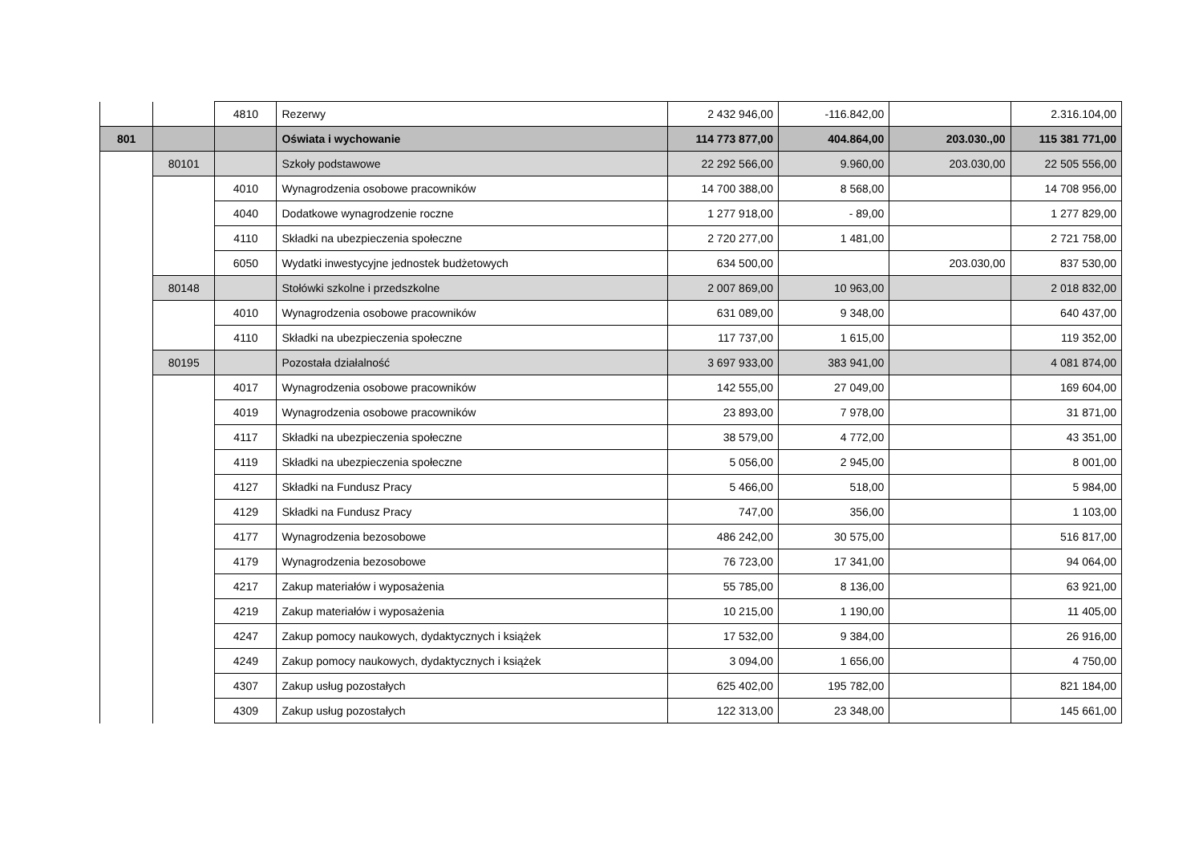| | | 4810 | Rezerwy | 2 432 946,00 | -116.842,00 | | 2.316.104,00 |
| 801 | | | Oświata i wychowanie | 114 773 877,00 | 404.864,00 | 203.030.,00 | 115 381 771,00 |
| | 80101 | | Szkoły podstawowe | 22 292 566,00 | 9.960,00 | 203.030,00 | 22 505 556,00 |
| | | 4010 | Wynagrodzenia osobowe pracowników | 14 700 388,00 | 8 568,00 | | 14 708 956,00 |
| | | 4040 | Dodatkowe wynagrodzenie roczne | 1 277 918,00 | - 89,00 | | 1 277 829,00 |
| | | 4110 | Składki na ubezpieczenia społeczne | 2 720 277,00 | 1 481,00 | | 2 721 758,00 |
| | | 6050 | Wydatki inwestycyjne jednostek budżetowych | 634 500,00 | | 203.030,00 | 837 530,00 |
| | 80148 | | Stołówki szkolne i przedszkolne | 2 007 869,00 | 10 963,00 | | 2 018 832,00 |
| | | 4010 | Wynagrodzenia osobowe pracowników | 631 089,00 | 9 348,00 | | 640 437,00 |
| | | 4110 | Składki na ubezpieczenia społeczne | 117 737,00 | 1 615,00 | | 119 352,00 |
| | 80195 | | Pozostała działalność | 3 697 933,00 | 383 941,00 | | 4 081 874,00 |
| | | 4017 | Wynagrodzenia osobowe pracowników | 142 555,00 | 27 049,00 | | 169 604,00 |
| | | 4019 | Wynagrodzenia osobowe pracowników | 23 893,00 | 7 978,00 | | 31 871,00 |
| | | 4117 | Składki na ubezpieczenia społeczne | 38 579,00 | 4 772,00 | | 43 351,00 |
| | | 4119 | Składki na ubezpieczenia społeczne | 5 056,00 | 2 945,00 | | 8 001,00 |
| | | 4127 | Składki na Fundusz Pracy | 5 466,00 | 518,00 | | 5 984,00 |
| | | 4129 | Składki na Fundusz Pracy | 747,00 | 356,00 | | 1 103,00 |
| | | 4177 | Wynagrodzenia bezosobowe | 486 242,00 | 30 575,00 | | 516 817,00 |
| | | 4179 | Wynagrodzenia bezosobowe | 76 723,00 | 17 341,00 | | 94 064,00 |
| | | 4217 | Zakup materiałów i wyposażenia | 55 785,00 | 8 136,00 | | 63 921,00 |
| | | 4219 | Zakup materiałów i wyposażenia | 10 215,00 | 1 190,00 | | 11 405,00 |
| | | 4247 | Zakup pomocy naukowych, dydaktycznych i książek | 17 532,00 | 9 384,00 | | 26 916,00 |
| | | 4249 | Zakup pomocy naukowych, dydaktycznych i książek | 3 094,00 | 1 656,00 | | 4 750,00 |
| | | 4307 | Zakup usług pozostałych | 625 402,00 | 195 782,00 | | 821 184,00 |
| | | 4309 | Zakup usług pozostałych | 122 313,00 | 23 348,00 | | 145 661,00 |